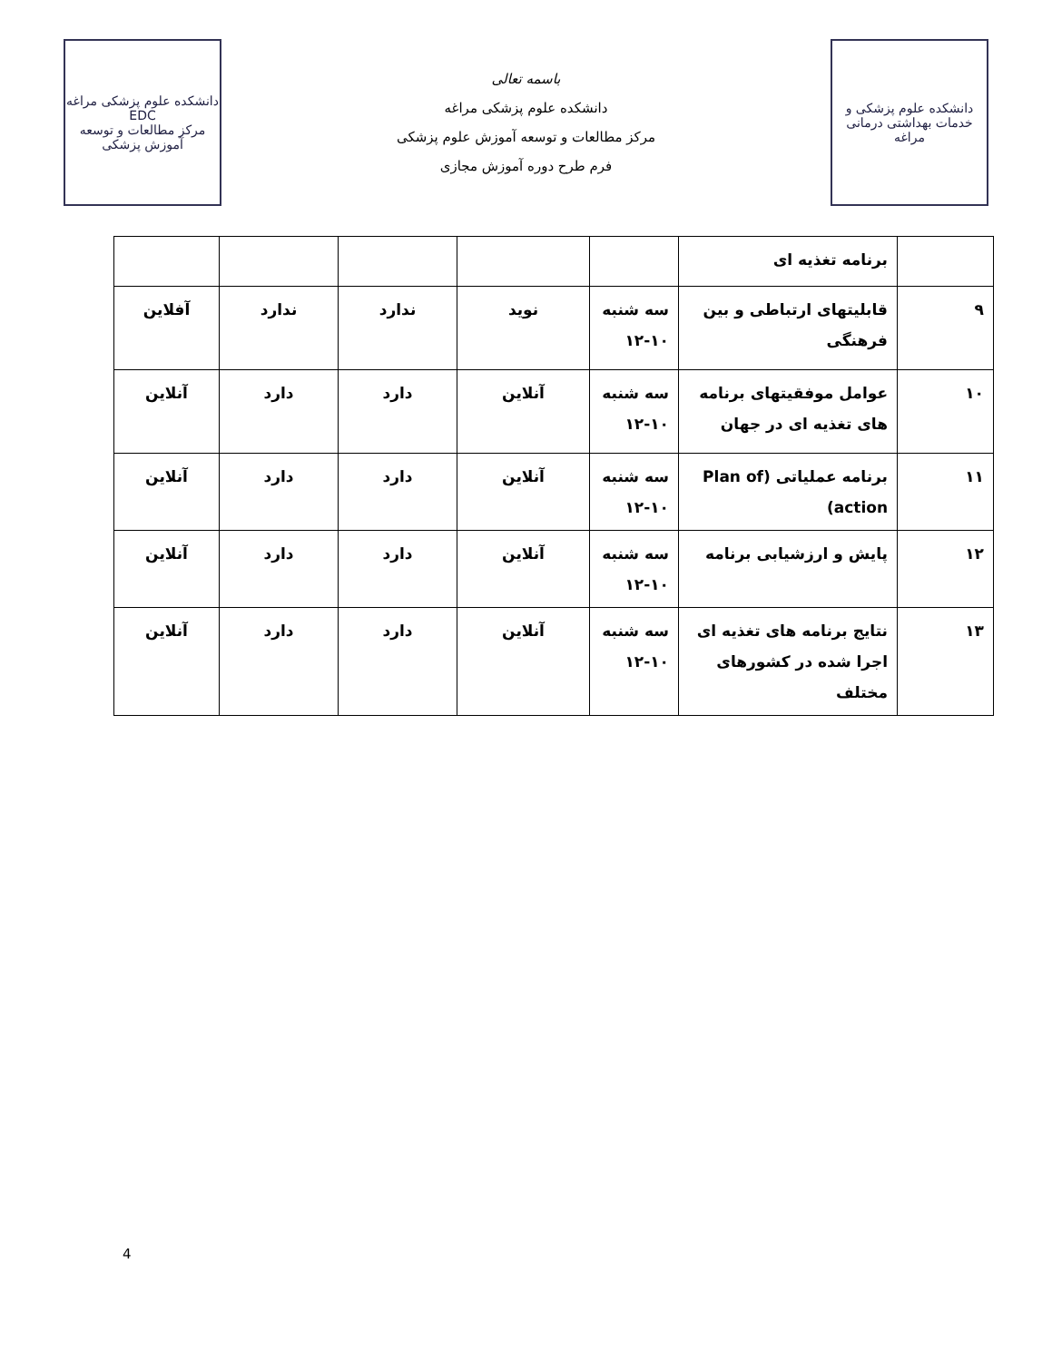دانشکده علوم پزشکی و خدمات بهداشتی درمانی مراغه
باسمه تعالی
دانشکده علوم پزشکی مراغه
مرکز مطالعات و توسعه آموزش علوم پزشکی
فرم طرح دوره آموزش مجازی
دانشکده علوم پزشکی مراغه
EDC
مرکز مطالعات و توسعه آموزش پزشکی
| | برنامه تغذیه ای | | | | | |
| ۹ | قابلیتهای ارتباطی و بین فرهنگی | سه شنبه ۱۰-۱۲ | نوید | ندارد | ندارد | آفلاین |
| ۱۰ | عوامل موفقیتهای برنامه های تغذیه ای در جهان | سه شنبه ۱۰-۱۲ | آنلاین | دارد | دارد | آنلاین |
| ۱۱ | برنامه عملیاتی (Plan of action) | سه شنبه ۱۰-۱۲ | آنلاین | دارد | دارد | آنلاین |
| ۱۲ | پایش و ارزشیابی برنامه | سه شنبه ۱۰-۱۲ | آنلاین | دارد | دارد | آنلاین |
| ۱۳ | نتایج برنامه های تغذیه ای اجرا شده در کشورهای مختلف | سه شنبه ۱۰-۱۲ | آنلاین | دارد | دارد | آنلاین |
4